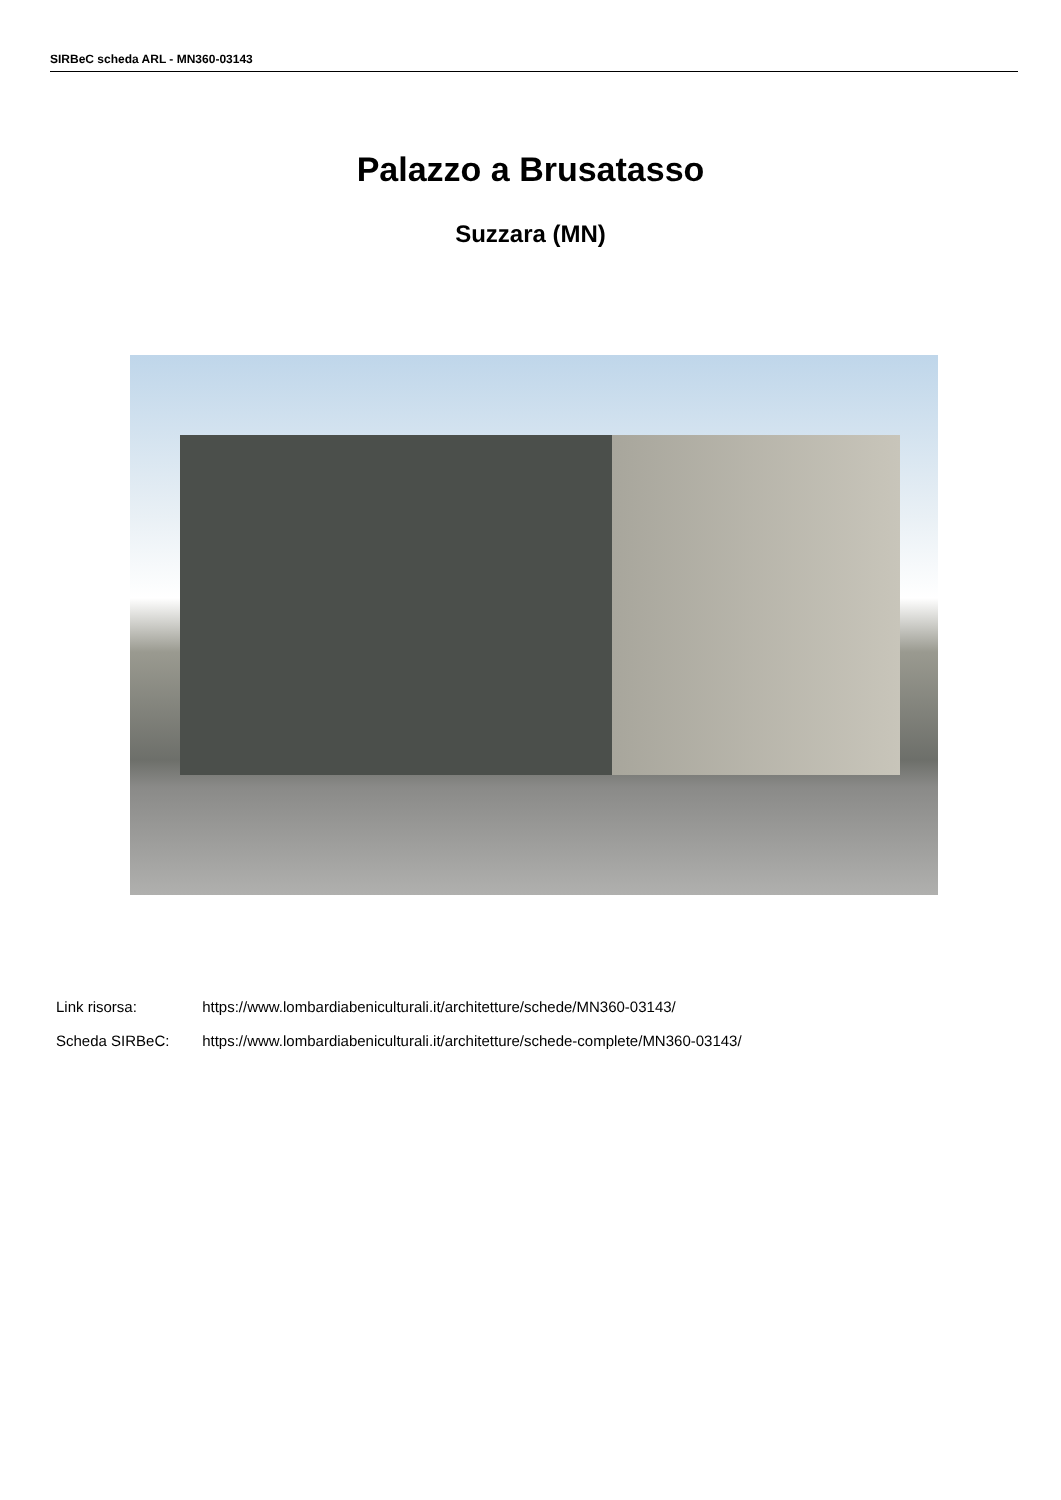SIRBeC scheda ARL - MN360-03143
Palazzo a Brusatasso
Suzzara (MN)
Link risorsa: https://www.lombardiabeniculturali.it/architetture/schede/MN360-03143/
Scheda SIRBeC: https://www.lombardiabeniculturali.it/architetture/schede-complete/MN360-03143/